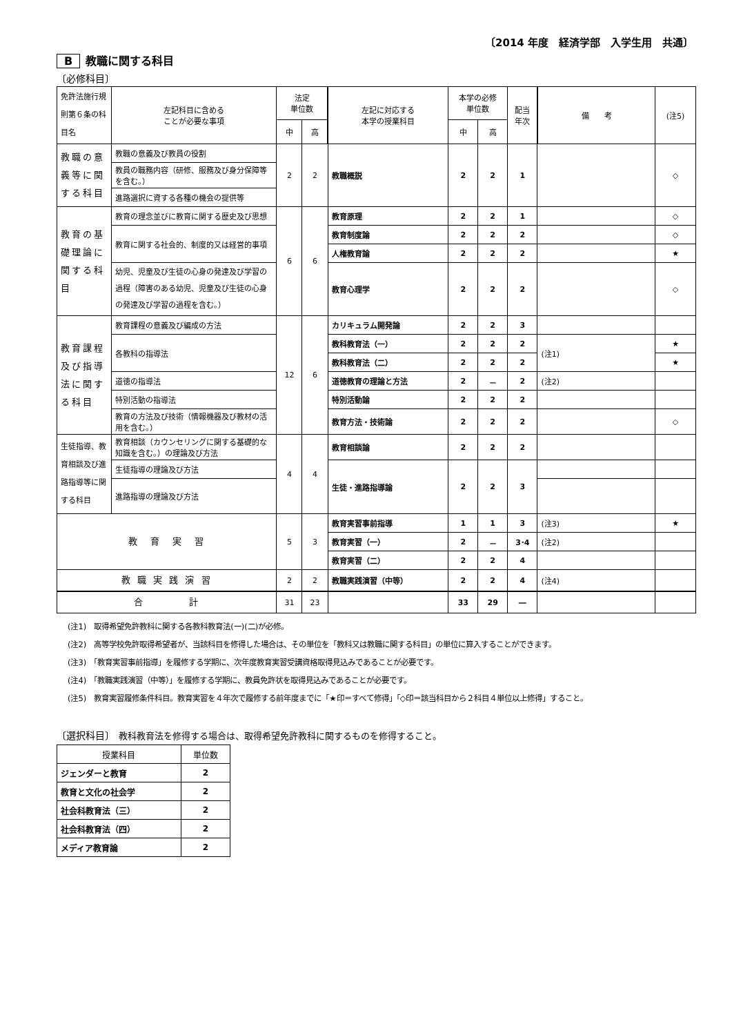〔2014 年度　経済学部　入学生用　共通〕
B教職に関する科目
〔必修科目〕
| 免許法施行規則第６条の科目名 | 左記科目に含める ことが必要な事項 | 法定 単位数 | | 左記に対応する 本学の授業科目 | 本学の必修 単位数 | | 配当 年次 | 備 考 | (注5) |
| | | 中 | 高 | | 中 | 高 | | | |
| 教職の意義等に関する科目 | 教職の意義及び教員の役割 | 2 | 2 | 教職概説 | 2 | 2 | 1 | | ◇ |
| | 教員の職務内容（研修、服務及び身分保障等を含む。） | | | | | | | | |
| | 進路選択に資する各種の機会の提供等 | | | | | | | | |
| 教育の基礎理論に関する科目 | 教育の理念並びに教育に関する歴史及び思想 | 6 | 6 | 教育原理 | 2 | 2 | 1 | | ◇ |
| | 教育に関する社会的、制度的又は経営的事項 | | | 教育制度論 | 2 | 2 | 2 | | ◇ |
| | | | | 人権教育論 | 2 | 2 | 2 | | ★ |
| | 幼児、児童及び生徒の心身の発達及び学習の過程（障害のある幼児、児童及び生徒の心身の発達及び学習の過程を含む。） | | | 教育心理学 | 2 | 2 | 2 | | ◇ |
| 教育課程及び指導法に関する科目 | 教育課程の意義及び編成の方法 | 12 | 6 | カリキュラム開発論 | 2 | 2 | 3 | | |
| | 各教科の指導法 | | | 教科教育法（一） | 2 | 2 | 2 | (注1) | ★ |
| | | | | 教科教育法（二） | 2 | 2 | 2 | | ★ |
| | 道徳の指導法 | | | 道徳教育の理論と方法 | 2 | － | 2 | (注2) | |
| | 特別活動の指導法 | | | 特別活動論 | 2 | 2 | 2 | | |
| | 教育の方法及び技術（情報機器及び教材の活用を含む。） | | | 教育方法・技術論 | 2 | 2 | 2 | | ◇ |
| 生徒指導、教育相談及び進路指導等に関する科目 | 教育相談（カウンセリングに関する基礎的な知識を含む。）の理論及び方法 | 4 | 4 | 教育相談論 | 2 | 2 | 2 | | |
| | 生徒指導の理論及び方法 | | | 生徒・進路指導論 | 2 | 2 | 3 | | |
| | 進路指導の理論及び方法 | | | | | | | | |
| 教 育 実 習 | | 5 | 3 | 教育実習事前指導 | 1 | 1 | 3 | (注3) | ★ |
| | | | | 教育実習（一） | 2 | － | 3･4 | (注2) | |
| | | | | 教育実習（二） | 2 | 2 | 4 | | |
| 教 職 実 践 演 習 | | 2 | 2 | 教職実践演習（中等） | 2 | 2 | 4 | (注4) | |
| 合 計 | | 31 | 23 | | 33 | 29 | ― | | |
(注1)　取得希望免許教科に関する各教科教育法(一)(二)が必修。
(注2)　高等学校免許取得希望者が、当該科目を修得した場合は、その単位を「教科又は教職に関する科目」の単位に算入することができます。
(注3)　「教育実習事前指導」を履修する学期に、次年度教育実習受講資格取得見込みであることが必要です。
(注4)　「教職実践演習（中等）」を履修する学期に、教員免許状を取得見込みであることが必要です。
(注5)　教育実習履修条件科目。教育実習を４年次で履修する前年度までに「★印＝すべて修得」「◇印＝該当科目から２科目４単位以上修得」すること。
〔選択科目〕　教科教育法を修得する場合は、取得希望免許教科に関するものを修得すること。
| 授業科目 | 単位数 |
| ジェンダーと教育 | 2 |
| 教育と文化の社会学 | 2 |
| 社会科教育法（三） | 2 |
| 社会科教育法（四） | 2 |
| メディア教育論 | 2 |